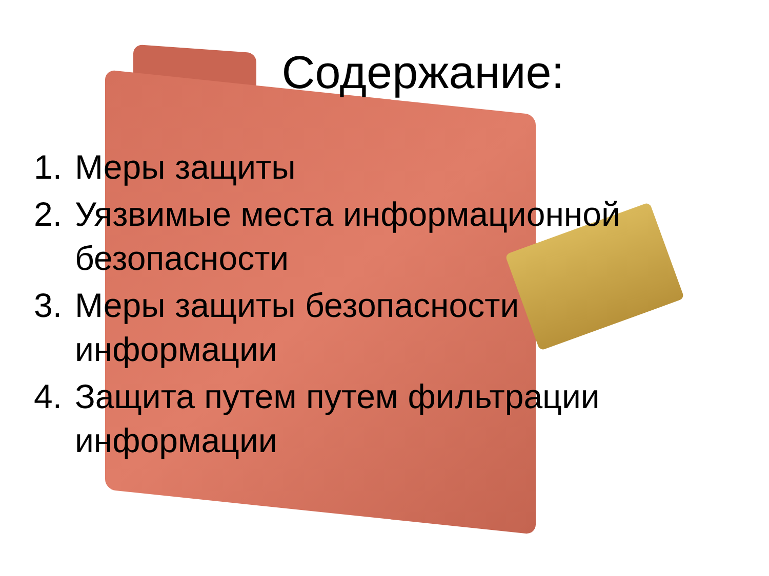Содержание:
1. Меры защиты
2. Уязвимые места информационной безопасности
3. Меры защиты безопасности
информации
4. Защита путем путем фильтрации информации